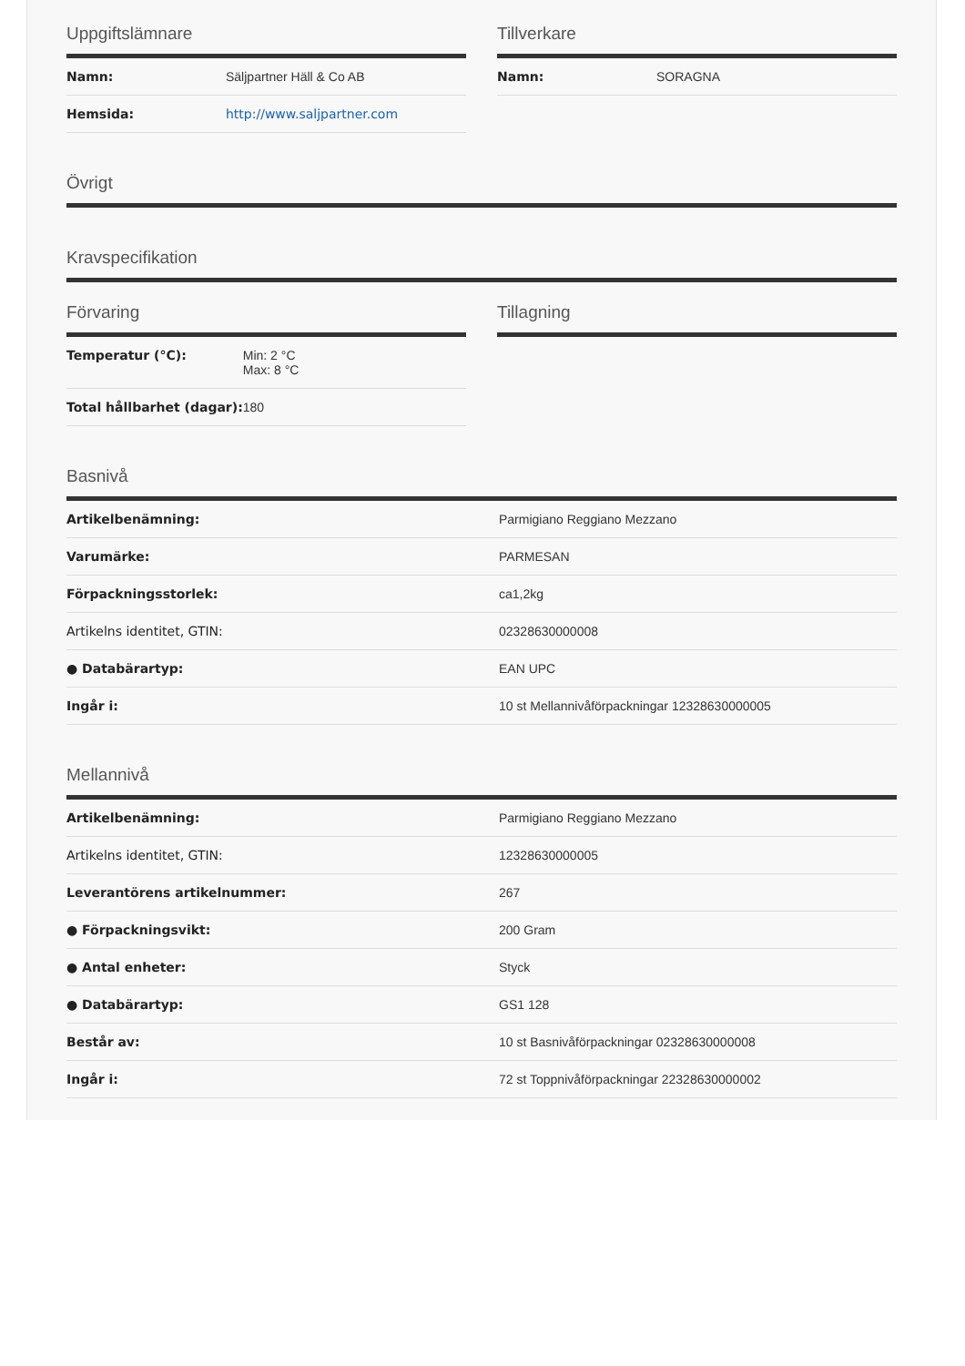Uppgiftslämnare
| Namn: | Säljpartner Häll & Co AB |
| Hemsida: | http://www.saljpartner.com |
Tillverkare
| Namn: | SORAGNA |
Övrigt
Kravspecifikation
Förvaring
| Temperatur (°C): | Min: 2 °C Max: 8 °C |
| Total hållbarhet (dagar): | 180 |
Tillagning
Basnivå
| Artikelbenämning: | Parmigiano Reggiano Mezzano |
| Varumärke: | PARMESAN |
| Förpackningsstorlek: | ca1,2kg |
| Artikelns identitet, GTIN: | 02328630000008 |
| ● Databärartyp: | EAN UPC |
| Ingår i: | 10 st Mellannivåförpackningar 12328630000005 |
Mellannivå
| Artikelbenämning: | Parmigiano Reggiano Mezzano |
| Artikelns identitet, GTIN: | 12328630000005 |
| Leverantörens artikelnummer: | 267 |
| ● Förpackningsvikt: | 200 Gram |
| ● Antal enheter: | Styck |
| ● Databärartyp: | GS1 128 |
| Består av: | 10 st Basnivåförpackningar 02328630000008 |
| Ingår i: | 72 st Toppnivåförpackningar 22328630000002 |